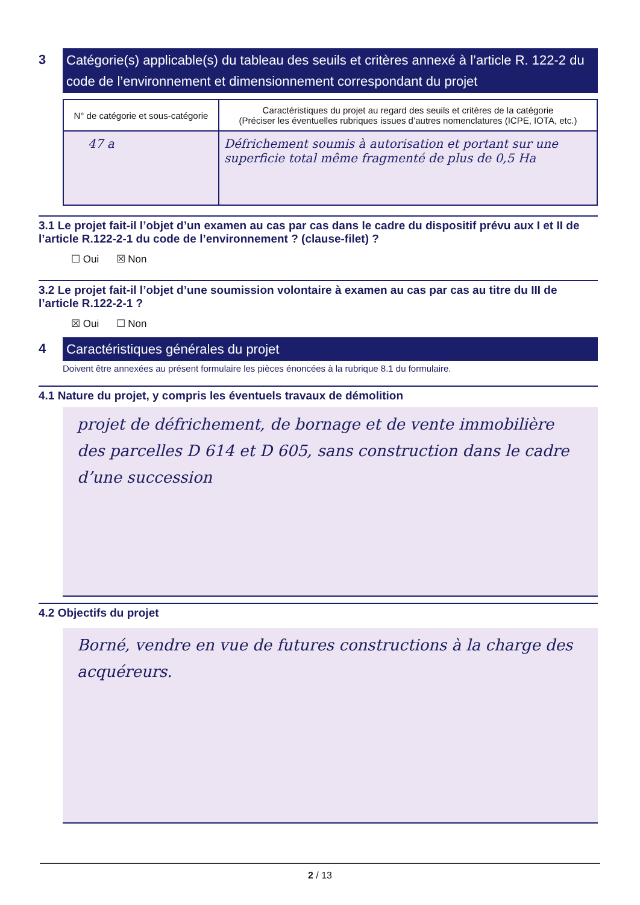3
Catégorie(s) applicable(s) du tableau des seuils et critères annexé à l’article R. 122-2 du code de l’environnement et dimensionnement correspondant du projet
| N° de catégorie et sous-catégorie | Caractéristiques du projet au regard des seuils et critères de la catégorie (Préciser les éventuelles rubriques issues d’autres nomenclatures (ICPE, IOTA, etc.) |
| --- | --- |
| 47 a | Défrichement soumis à autorisation et portant sur une superficie total même fragmenté de plus de 0,5 Ha |
3.1 Le projet fait-il l’objet d’un examen au cas par cas dans le cadre du dispositif prévu aux I et II de l’article R.122-2-1 du code de l’environnement ? (clause-filet) ?
☐ Oui ☒ Non
3.2 Le projet fait-il l’objet d’une soumission volontaire à examen au cas par cas au titre du III de l’article R.122-2-1 ?
☒ Oui ☐ Non
4
Caractéristiques générales du projet
Doivent être annexées au présent formulaire les pièces énoncées à la rubrique 8.1 du formulaire.
4.1 Nature du projet, y compris les éventuels travaux de démolition
projet de défrichement, de bornage et de vente immobilière des parcelles D 614 et D 605, sans construction dans le cadre d’une succession
4.2 Objectifs du projet
Borné, vendre en vue de futures constructions à la charge des acquéreurs.
2 / 13